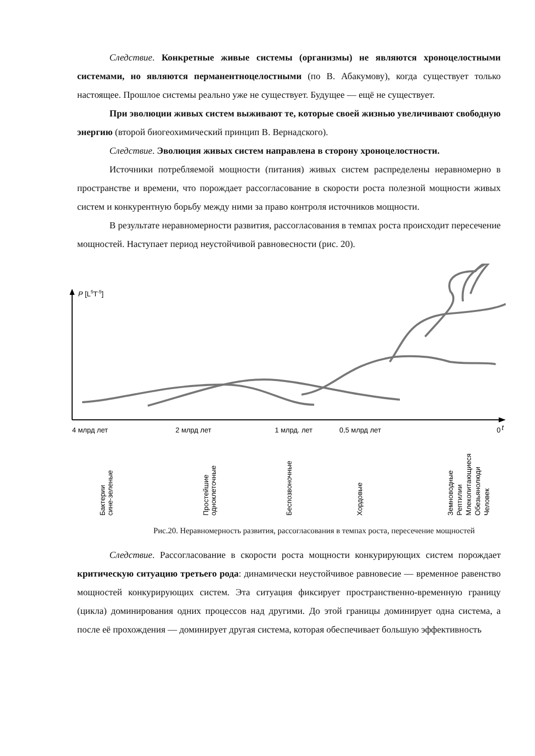Следствие. Конкретные живые системы (организмы) не являются хроноцелостными системами, но являются перманентноцелостными (по В. Абакумову), когда существует только настоящее. Прошлое системы реально уже не существует. Будущее — ещё не существует.
При эволюции живых систем выживают те, которые своей жизнью увеличивают свободную энергию (второй биогеохимический принцип В. Вернадского).
Следствие. Эволюция живых систем направлена в сторону хроноцелостности.
Источники потребляемой мощности (питания) живых систем распределены неравномерно в пространстве и времени, что порождает рассогласование в скорости роста полезной мощности живых систем и конкурентную борьбу между ними за право контроля источников мощности.
В результате неравномерности развития, рассогласования в темпах роста происходит пересечение мощностей. Наступает период неустойчивой равновесности (рис. 20).
P [L5T-5]
4 млрд лет
2 млрд лет
1 млрд. лет
0,5 млрд лет
0
t
Бактерии
сине-зеленые
Простейшие
одноклеточные
Беспозвоночные
Хордовые
Земноводные
Рептилии
Млекопитающиеся
Обезьянолюди
Человек
Рис.20. Неравномерность развития, рассогласования в темпах роста, пересечение мощностей
Следствие. Рассогласование в скорости роста мощности конкурирующих систем порождает критическую ситуацию третьего рода: динамически неустойчивое равновесие — временное равенство мощностей конкурирующих систем. Эта ситуация фиксирует пространственно-временную границу (цикла) доминирования одних процессов над другими. До этой границы доминирует одна система, а после её прохождения — доминирует другая система, которая обеспечивает большую эффективность